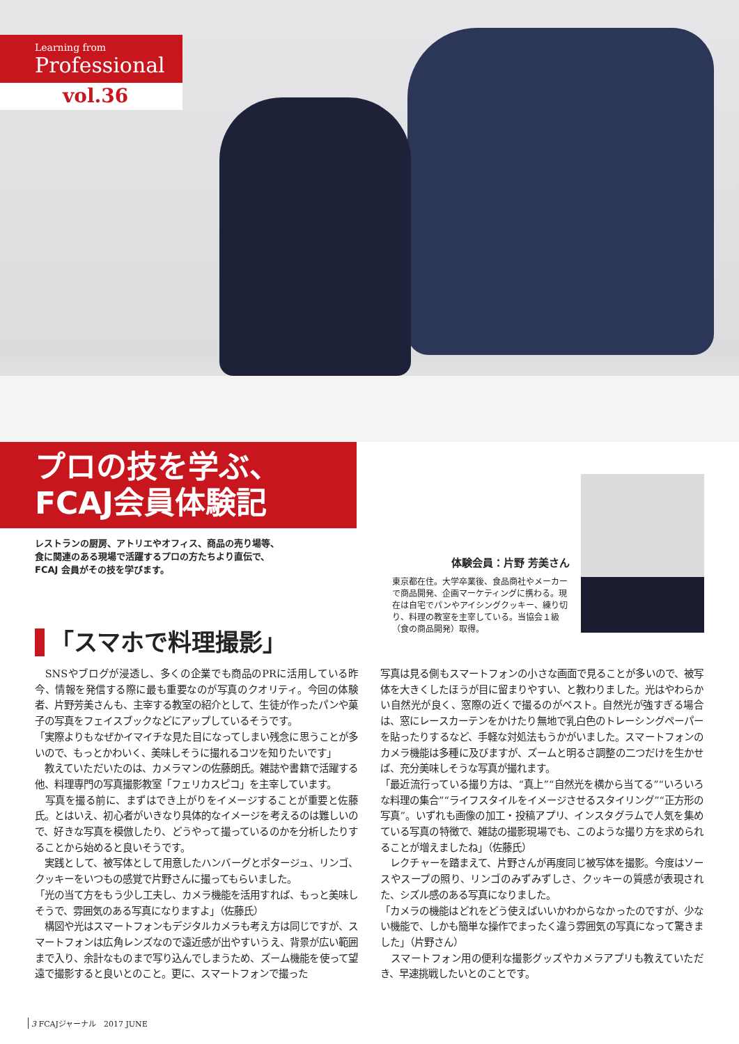Learning from
Professional
vol.36
プロの技を学ぶ、
FCAJ会員体験記
レストランの厨房、アトリエやオフィス、商品の売り場等、
食に関連のある現場で活躍するプロの方たちより直伝で、
FCAJ 会員がその技を学びます。
体験会員：片野 芳美さん
東京都在住。大学卒業後、食品商社やメーカーで商品開発、企画マーケティングに携わる。現在は自宅でパンやアイシングクッキー、練り切り、料理の教室を主宰している。当協会１級（食の商品開発）取得。
「スマホで料理撮影」
　SNSやブログが浸透し、多くの企業でも商品のPRに活用している昨今、情報を発信する際に最も重要なのが写真のクオリティ。今回の体験者、片野芳美さんも、主宰する教室の紹介として、生徒が作ったパンや菓子の写真をフェイスブックなどにアップしているそうです。
「実際よりもなぜかイマイチな見た目になってしまい残念に思うことが多いので、もっとかわいく、美味しそうに撮れるコツを知りたいです」
　教えていただいたのは、カメラマンの佐藤朗氏。雑誌や書籍で活躍する他、料理専門の写真撮影教室「フェリカスピコ」を主宰しています。
　写真を撮る前に、まずはでき上がりをイメージすることが重要と佐藤氏。とはいえ、初心者がいきなり具体的なイメージを考えるのは難しいので、好きな写真を模倣したり、どうやって撮っているのかを分析したりすることから始めると良いそうです。
　実践として、被写体として用意したハンバーグとポタージュ、リンゴ、クッキーをいつもの感覚で片野さんに撮ってもらいました。
「光の当て方をもう少し工夫し、カメラ機能を活用すれば、もっと美味しそうで、雰囲気のある写真になりますよ」（佐藤氏）
　構図や光はスマートフォンもデジタルカメラも考え方は同じですが、スマートフォンは広角レンズなので遠近感が出やすいうえ、背景が広い範囲まで入り、余計なものまで写り込んでしまうため、ズーム機能を使って望遠で撮影すると良いとのこと。更に、スマートフォンで撮った
写真は見る側もスマートフォンの小さな画面で見ることが多いので、被写体を大きくしたほうが目に留まりやすい、と教わりました。光はやわらかい自然光が良く、窓際の近くで撮るのがベスト。自然光が強すぎる場合は、窓にレースカーテンをかけたり無地で乳白色のトレーシングペーパーを貼ったりするなど、手軽な対処法もうかがいました。スマートフォンのカメラ機能は多種に及びますが、ズームと明るさ調整の二つだけを生かせば、充分美味しそうな写真が撮れます。
「最近流行っている撮り方は、“真上”“自然光を横から当てる”“いろいろな料理の集合”“ライフスタイルをイメージさせるスタイリング”“正方形の写真”。いずれも画像の加工・投稿アプリ、インスタグラムで人気を集めている写真の特徴で、雑誌の撮影現場でも、このような撮り方を求められることが増えましたね」（佐藤氏）
　レクチャーを踏まえて、片野さんが再度同じ被写体を撮影。今度はソースやスープの照り、リンゴのみずみずしさ、クッキーの質感が表現された、シズル感のある写真になりました。
「カメラの機能はどれをどう使えばいいかわからなかったのですが、少ない機能で、しかも簡単な操作でまったく違う雰囲気の写真になって驚きました」（片野さん）
　スマートフォン用の便利な撮影グッズやカメラアプリも教えていただき、早速挑戦したいとのことです。
3 FCAJジャーナル　2017 JUNE